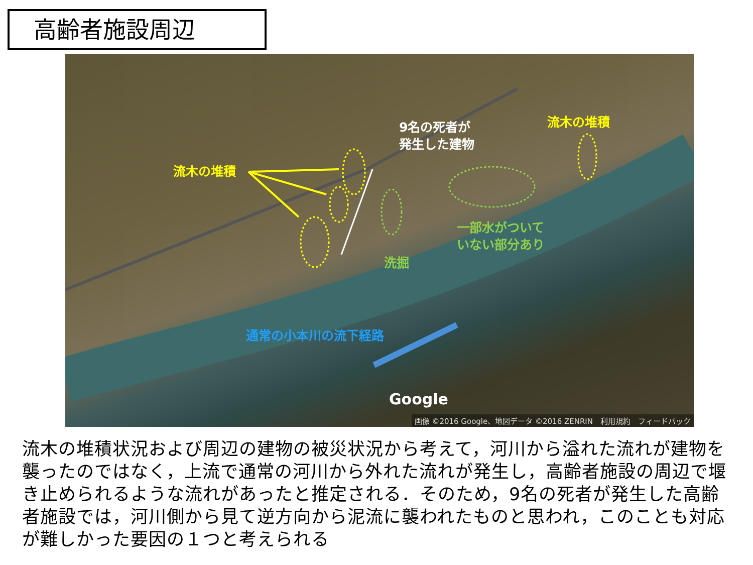高齢者施設周辺
9名の死者が
発生した建物
流木の堆積
流木の堆積
一部水がついて
いない部分あり
洗掘
通常の小本川の流下経路
Google
画像 ©2016 Google、地図データ ©2016 ZENRIN　利用規約　フィードバック
流木の堆積状況および周辺の建物の被災状況から考えて，河川から溢れた流れが建物を襲ったのではなく，上流で通常の河川から外れた流れが発生し，高齢者施設の周辺で堰き止められるような流れがあったと推定される．そのため，9名の死者が発生した高齢者施設では，河川側から見て逆方向から泥流に襲われたものと思われ，このことも対応が難しかった要因の１つと考えられる